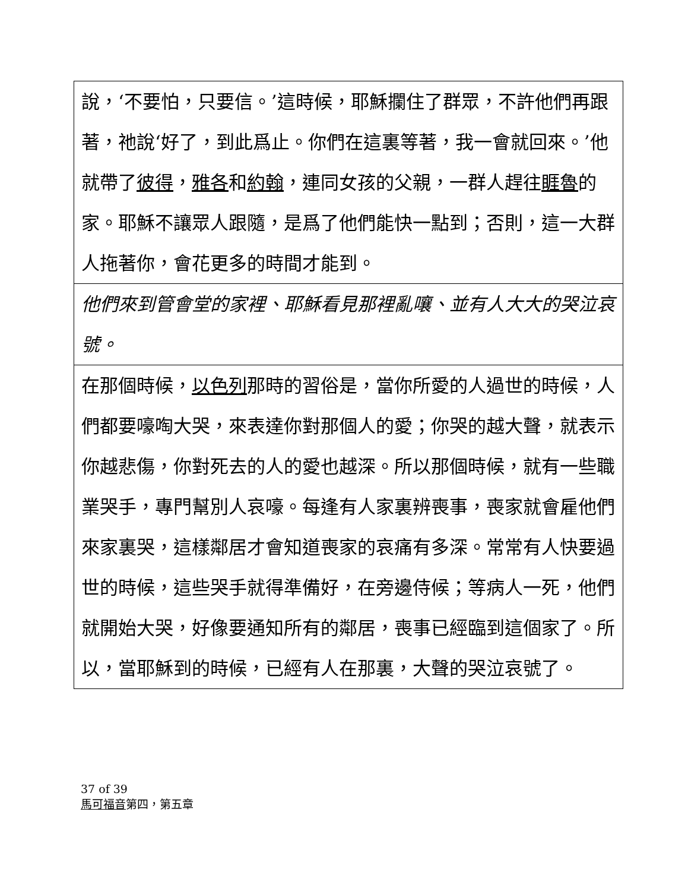說，‘不要怕，只要信。’這時候，耶穌攔住了群眾，不許他們再跟著，祂說‘好了，到此爲止。你們在這裏等著，我一會就回來。’他就帶了彼得，雅各和約翰，連同女孩的父親，一群人趕往睚魯的家。耶穌不讓眾人跟隨，是爲了他們能快一點到；否則，這一大群人拖著你，會花更多的時間才能到。
他們來到管會堂的家裡、耶穌看見那裡亂嚷、並有人大大的哭泣哀號。
在那個時候，以色列那時的習俗是，當你所愛的人過世的時候，人們都要嚎啕大哭，來表達你對那個人的愛；你哭的越大聲，就表示你越悲傷，你對死去的人的愛也越深。所以那個時候，就有一些職業哭手，專門幫別人哀嚎。每逢有人家裏辨喪事，喪家就會雇他們來家裏哭，這樣鄰居才會知道喪家的哀痛有多深。常常有人快要過世的時候，這些哭手就得準備好，在旁邊侍候；等病人一死，他們就開始大哭，好像要通知所有的鄰居，喪事已經臨到這個家了。所以，當耶穌到的時候，已經有人在那裏，大聲的哭泣哀號了。
37 of 39
馬可福音第四，第五章